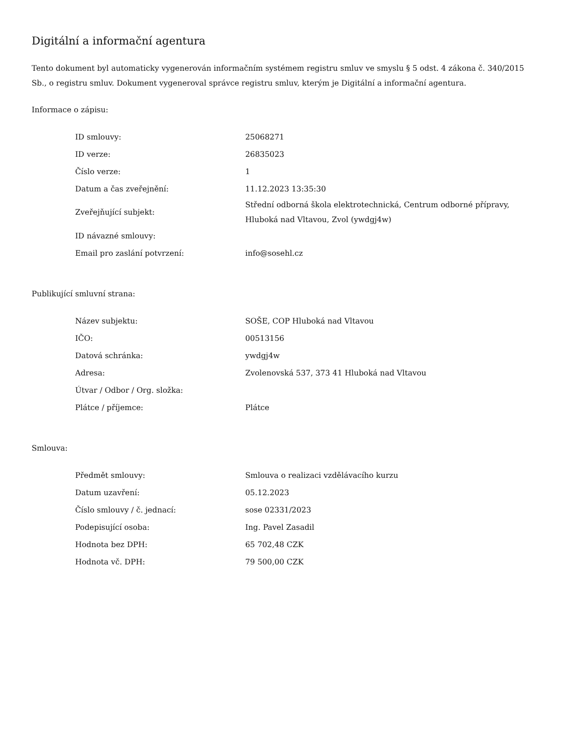Digitální a informační agentura
Tento dokument byl automaticky vygenerován informačním systémem registru smluv ve smyslu § 5 odst. 4 zákona č. 340/2015 Sb., o registru smluv. Dokument vygeneroval správce registru smluv, kterým je Digitální a informační agentura.
Informace o zápisu:
| ID smlouvy: | 25068271 |
| ID verze: | 26835023 |
| Číslo verze: | 1 |
| Datum a čas zveřejnění: | 11.12.2023 13:35:30 |
| Zveřejňující subjekt: | Střední odborná škola elektrotechnická, Centrum odborné přípravy, Hluboká nad Vltavou, Zvol (ywdgj4w) |
| ID návazné smlouvy: | |
| Email pro zaslání potvrzení: | info@sosehl.cz |
Publikující smluvní strana:
| Název subjektu: | SOŠE, COP Hluboká nad Vltavou |
| IČO: | 00513156 |
| Datová schránka: | ywdgj4w |
| Adresa: | Zvolenovská 537, 373 41 Hluboká nad Vltavou |
| Útvar / Odbor / Org. složka: | |
| Plátce / příjemce: | Plátce |
Smlouva:
| Předmět smlouvy: | Smlouva o realizaci vzdělávacího kurzu |
| Datum uzavření: | 05.12.2023 |
| Číslo smlouvy / č. jednací: | sose 02331/2023 |
| Podepisující osoba: | Ing. Pavel Zasadil |
| Hodnota bez DPH: | 65 702,48 CZK |
| Hodnota vč. DPH: | 79 500,00 CZK |